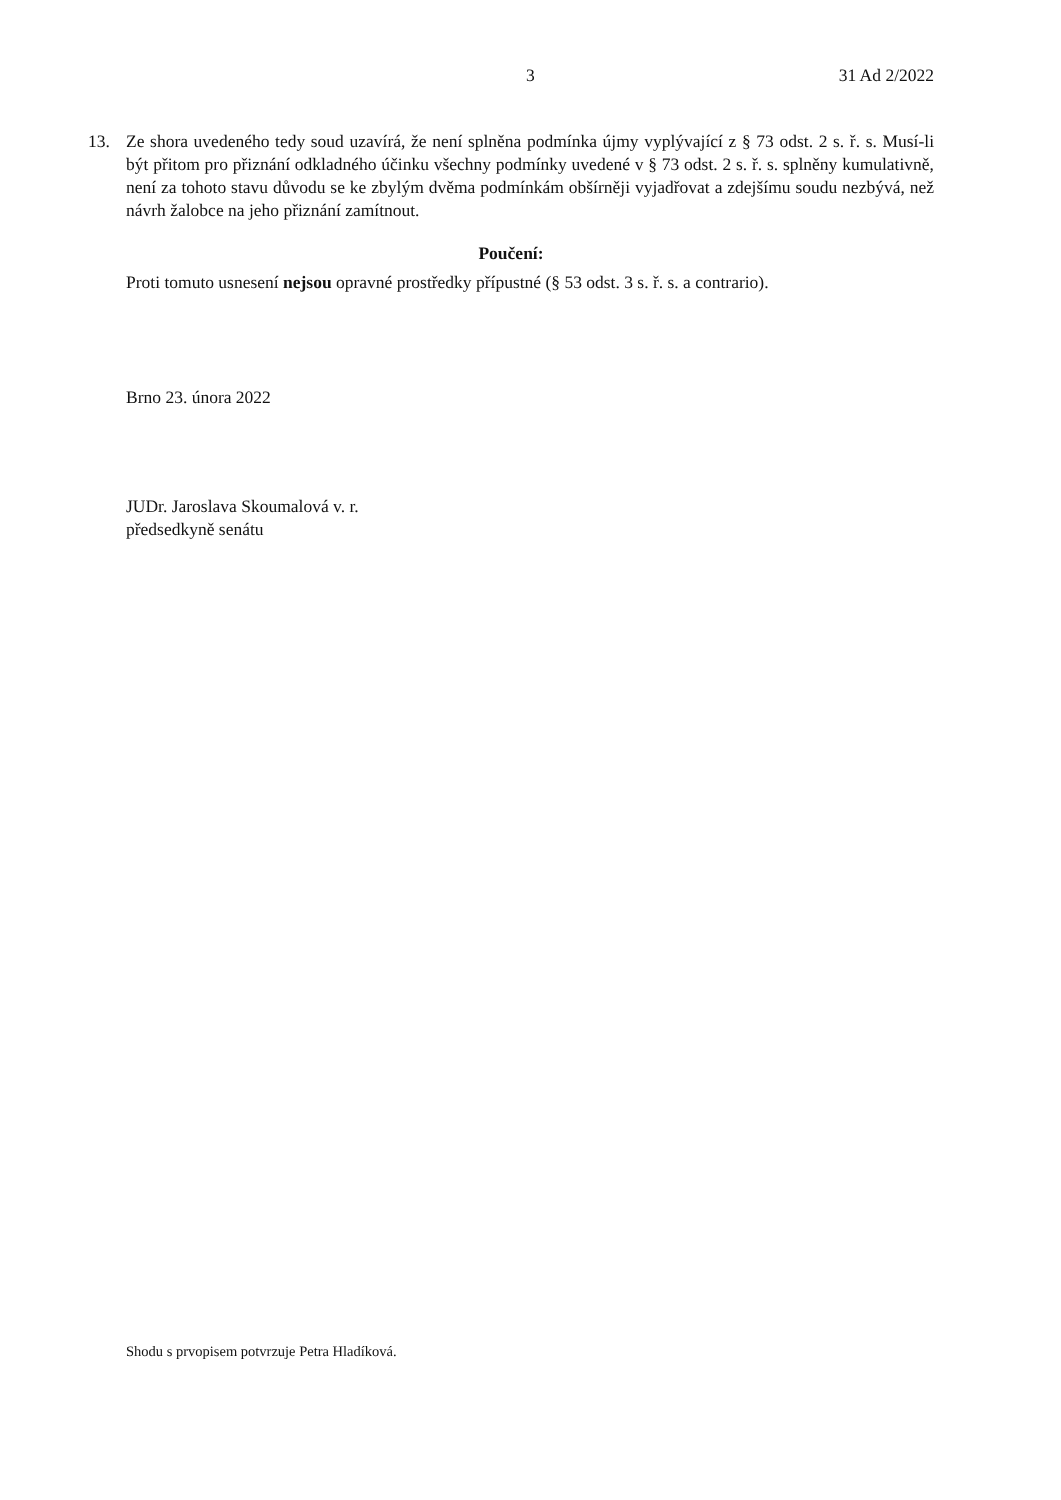3 31 Ad 2/2022
13. Ze shora uvedeného tedy soud uzavírá, že není splněna podmínka újmy vyplývající z § 73 odst. 2 s. ř. s. Musí-li být přitom pro přiznání odkladného účinku všechny podmínky uvedené v § 73 odst. 2 s. ř. s. splněny kumulativně, není za tohoto stavu důvodu se ke zbylým dvěma podmínkám obšírněji vyjadřovat a zdejšímu soudu nezbývá, než návrh žalobce na jeho přiznání zamítnout.
Poučení:
Proti tomuto usnesení nejsou opravné prostředky přípustné (§ 53 odst. 3 s. ř. s. a contrario).
Brno 23. února 2022
JUDr. Jaroslava Skoumalová v. r.
předsedkyně senátu
Shodu s prvopisem potvrzuje Petra Hladíková.